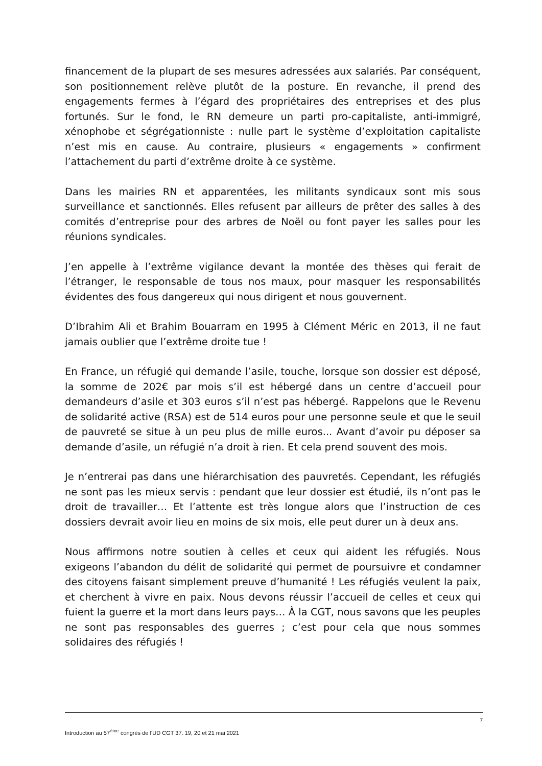financement de la plupart de ses mesures adressées aux salariés. Par conséquent, son positionnement relève plutôt de la posture. En revanche, il prend des engagements fermes à l’égard des propriétaires des entreprises et des plus fortunés. Sur le fond, le RN demeure un parti pro-capitaliste, anti-immigré, xénophobe et ségrégationniste : nulle part le système d’exploitation capitaliste n’est mis en cause. Au contraire, plusieurs « engagements » confirment l’attachement du parti d’extrême droite à ce système.
Dans les mairies RN et apparentées, les militants syndicaux sont mis sous surveillance et sanctionnés. Elles refusent par ailleurs de prêter des salles à des comités d’entreprise pour des arbres de Noël ou font payer les salles pour les réunions syndicales.
J’en appelle à l’extrême vigilance devant la montée des thèses qui ferait de l’étranger, le responsable de tous nos maux, pour masquer les responsabilités évidentes des fous dangereux qui nous dirigent et nous gouvernent.
D’Ibrahim Ali et Brahim Bouarram en 1995 à Clément Méric en 2013, il ne faut jamais oublier que l’extrême droite tue !
En France, un réfugié qui demande l’asile, touche, lorsque son dossier est déposé, la somme de 202€ par mois s’il est hébergé dans un centre d’accueil pour demandeurs d’asile et 303 euros s’il n’est pas hébergé. Rappelons que le Revenu de solidarité active (RSA) est de 514 euros pour une personne seule et que le seuil de pauvreté se situe à un peu plus de mille euros... Avant d’avoir pu déposer sa demande d’asile, un réfugié n’a droit à rien. Et cela prend souvent des mois.
Je n’entrerai pas dans une hiérarchisation des pauvretés. Cependant, les réfugiés ne sont pas les mieux servis : pendant que leur dossier est étudié, ils n’ont pas le droit de travailler… Et l’attente est très longue alors que l’instruction de ces dossiers devrait avoir lieu en moins de six mois, elle peut durer un à deux ans.
Nous affirmons notre soutien à celles et ceux qui aident les réfugiés. Nous exigeons l’abandon du délit de solidarité qui permet de poursuivre et condamner des citoyens faisant simplement preuve d’humanité ! Les réfugiés veulent la paix, et cherchent à vivre en paix. Nous devons réussir l’accueil de celles et ceux qui fuient la guerre et la mort dans leurs pays… À la CGT, nous savons que les peuples ne sont pas responsables des guerres ; c’est pour cela que nous sommes solidaires des réfugiés !
7
Introduction au 57<sup>ème</sup> congrès de l’UD CGT 37. 19, 20 et 21 mai 2021